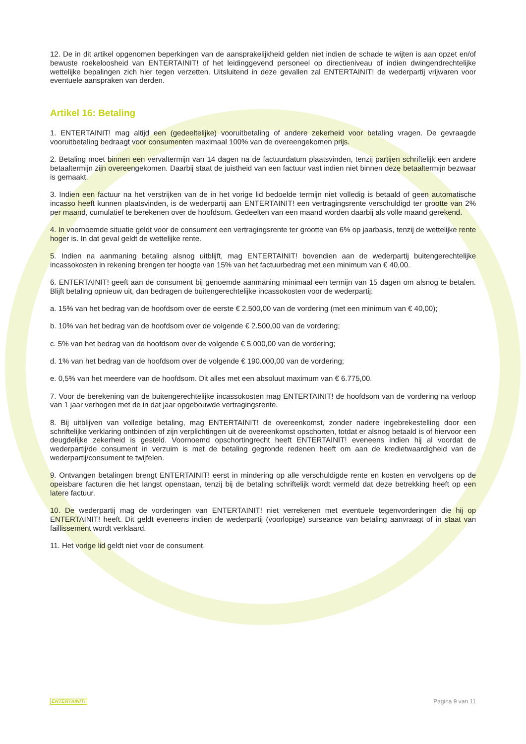12. De in dit artikel opgenomen beperkingen van de aansprakelijkheid gelden niet indien de schade te wijten is aan opzet en/of bewuste roekeloosheid van ENTERTAINIT! of het leidinggevend personeel op directieniveau of indien dwingendrechtelijke wettelijke bepalingen zich hier tegen verzetten. Uitsluitend in deze gevallen zal ENTERTAINIT! de wederpartij vrijwaren voor eventuele aanspraken van derden.
Artikel 16: Betaling
1. ENTERTAINIT! mag altijd een (gedeeltelijke) vooruitbetaling of andere zekerheid voor betaling vragen. De gevraagde vooruitbetaling bedraagt voor consumenten maximaal 100% van de overeengekomen prijs.
2. Betaling moet binnen een vervaltermijn van 14 dagen na de factuurdatum plaatsvinden, tenzij partijen schriftelijk een andere betaaltermijn zijn overeengekomen. Daarbij staat de juistheid van een factuur vast indien niet binnen deze betaaltermijn bezwaar is gemaakt.
3. Indien een factuur na het verstrijken van de in het vorige lid bedoelde termijn niet volledig is betaald of geen automatische incasso heeft kunnen plaatsvinden, is de wederpartij aan ENTERTAINIT! een vertragingsrente verschuldigd ter grootte van 2% per maand, cumulatief te berekenen over de hoofdsom. Gedeelten van een maand worden daarbij als volle maand gerekend.
4. In voornoemde situatie geldt voor de consument een vertragingsrente ter grootte van 6% op jaarbasis, tenzij de wettelijke rente hoger is. In dat geval geldt de wettelijke rente.
5. Indien na aanmaning betaling alsnog uitblijft, mag ENTERTAINIT! bovendien aan de wederpartij buitengerechtelijke incassokosten in rekening brengen ter hoogte van 15% van het factuurbedrag met een minimum van € 40,00.
6. ENTERTAINIT! geeft aan de consument bij genoemde aanmaning minimaal een termijn van 15 dagen om alsnog te betalen. Blijft betaling opnieuw uit, dan bedragen de buitengerechtelijke incassokosten voor de wederpartij:
a. 15% van het bedrag van de hoofdsom over de eerste € 2.500,00 van de vordering (met een minimum van € 40,00);
b. 10% van het bedrag van de hoofdsom over de volgende € 2.500,00 van de vordering;
c. 5% van het bedrag van de hoofdsom over de volgende € 5.000,00 van de vordering;
d. 1% van het bedrag van de hoofdsom over de volgende € 190.000,00 van de vordering;
e. 0,5% van het meerdere van de hoofdsom. Dit alles met een absoluut maximum van € 6.775,00.
7. Voor de berekening van de buitengerechtelijke incassokosten mag ENTERTAINIT! de hoofdsom van de vordering na verloop van 1 jaar verhogen met de in dat jaar opgebouwde vertragingsrente.
8. Bij uitblijven van volledige betaling, mag ENTERTAINIT! de overeenkomst, zonder nadere ingebrekestelling door een schriftelijke verklaring ontbinden of zijn verplichtingen uit de overeenkomst opschorten, totdat er alsnog betaald is of hiervoor een deugdelijke zekerheid is gesteld. Voornoemd opschortingrecht heeft ENTERTAINIT! eveneens indien hij al voordat de wederpartij/de consument in verzuim is met de betaling gegronde redenen heeft om aan de kredietwaardigheid van de wederpartij/consument te twijfelen.
9. Ontvangen betalingen brengt ENTERTAINIT! eerst in mindering op alle verschuldigde rente en kosten en vervolgens op de opeisbare facturen die het langst openstaan, tenzij bij de betaling schriftelijk wordt vermeld dat deze betrekking heeft op een latere factuur.
10. De wederpartij mag de vorderingen van ENTERTAINIT! niet verrekenen met eventuele tegenvorderingen die hij op ENTERTAINIT! heeft. Dit geldt eveneens indien de wederpartij (voorlopige) surseance van betaling aanvraagt of in staat van faillissement wordt verklaard.
11. Het vorige lid geldt niet voor de consument.
ENTERTAINIT! Pagina 9 van 11